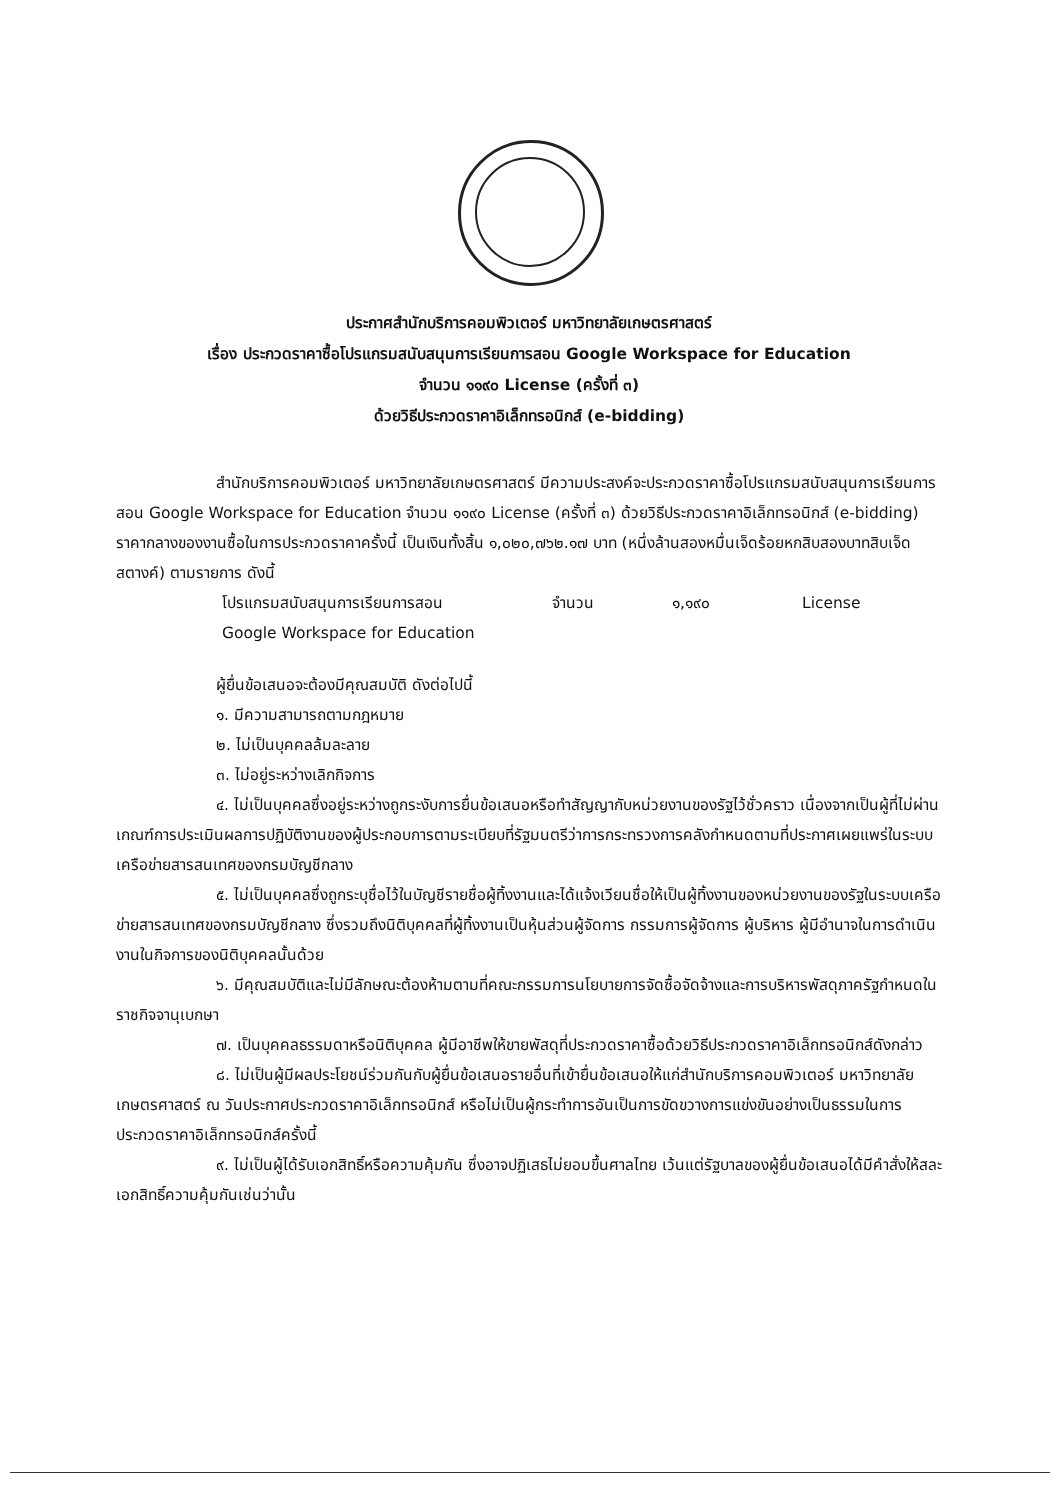ประกาศสำนักบริการคอมพิวเตอร์ มหาวิทยาลัยเกษตรศาสตร์
เรื่อง ประกวดราคาซื้อโปรแกรมสนับสนุนการเรียนการสอน Google Workspace for Education
จำนวน ๑๑๙๐ License (ครั้งที่ ๓)
ด้วยวิธีประกวดราคาอิเล็กทรอนิกส์ (e-bidding)
สำนักบริการคอมพิวเตอร์ มหาวิทยาลัยเกษตรศาสตร์ มีความประสงค์จะประกวดราคาซื้อโปรแกรมสนับสนุนการเรียนการสอน Google Workspace for Education จำนวน ๑๑๙๐ License (ครั้งที่ ๓) ด้วยวิธีประกวดราคาอิเล็กทรอนิกส์ (e-bidding) ราคากลางของงานซื้อในการประกวดราคาครั้งนี้ เป็นเงินทั้งสิ้น ๑,๐๒๐,๗๖๒.๑๗ บาท (หนึ่งล้านสองหมื่นเจ็ดร้อยหกสิบสองบาทสิบเจ็ดสตางค์) ตามรายการ ดังนี้
| โปรแกรมสนับสนุนการเรียนการสอน Google Workspace for Education | จำนวน | ๑,๑๙๐ | License |
ผู้ยื่นข้อเสนอจะต้องมีคุณสมบัติ ดังต่อไปนี้
๑. มีความสามารถตามกฎหมาย
๒. ไม่เป็นบุคคลล้มละลาย
๓. ไม่อยู่ระหว่างเลิกกิจการ
๔. ไม่เป็นบุคคลซึ่งอยู่ระหว่างถูกระงับการยื่นข้อเสนอหรือทำสัญญากับหน่วยงานของรัฐไว้ชั่วคราว เนื่องจากเป็นผู้ที่ไม่ผ่านเกณฑ์การประเมินผลการปฏิบัติงานของผู้ประกอบการตามระเบียบที่รัฐมนตรีว่าการกระทรวงการคลังกำหนดตามที่ประกาศเผยแพร่ในระบบเครือข่ายสารสนเทศของกรมบัญชีกลาง
๕. ไม่เป็นบุคคลซึ่งถูกระบุชื่อไว้ในบัญชีรายชื่อผู้ทิ้งงานและได้แจ้งเวียนชื่อให้เป็นผู้ทิ้งงานของหน่วยงานของรัฐในระบบเครือข่ายสารสนเทศของกรมบัญชีกลาง ซึ่งรวมถึงนิติบุคคลที่ผู้ทิ้งงานเป็นหุ้นส่วนผู้จัดการ กรรมการผู้จัดการ ผู้บริหาร ผู้มีอำนาจในการดำเนินงานในกิจการของนิติบุคคลนั้นด้วย
๖. มีคุณสมบัติและไม่มีลักษณะต้องห้ามตามที่คณะกรรมการนโยบายการจัดซื้อจัดจ้างและการบริหารพัสดุภาครัฐกำหนดในราชกิจจานุเบกษา
๗. เป็นบุคคลธรรมดาหรือนิติบุคคล ผู้มีอาชีพให้ขายพัสดุที่ประกวดราคาซื้อด้วยวิธีประกวดราคาอิเล็กทรอนิกส์ดังกล่าว
๘. ไม่เป็นผู้มีผลประโยชน์ร่วมกันกับผู้ยื่นข้อเสนอรายอื่นที่เข้ายื่นข้อเสนอให้แก่สำนักบริการคอมพิวเตอร์ มหาวิทยาลัยเกษตรศาสตร์ ณ วันประกาศประกวดราคาอิเล็กทรอนิกส์ หรือไม่เป็นผู้กระทำการอันเป็นการขัดขวางการแข่งขันอย่างเป็นธรรมในการประกวดราคาอิเล็กทรอนิกส์ครั้งนี้
๙. ไม่เป็นผู้ได้รับเอกสิทธิ์หรือความคุ้มกัน ซึ่งอาจปฏิเสธไม่ยอมขึ้นศาลไทย เว้นแต่รัฐบาลของผู้ยื่นข้อเสนอได้มีคำสั่งให้สละเอกสิทธิ์ความคุ้มกันเช่นว่านั้น